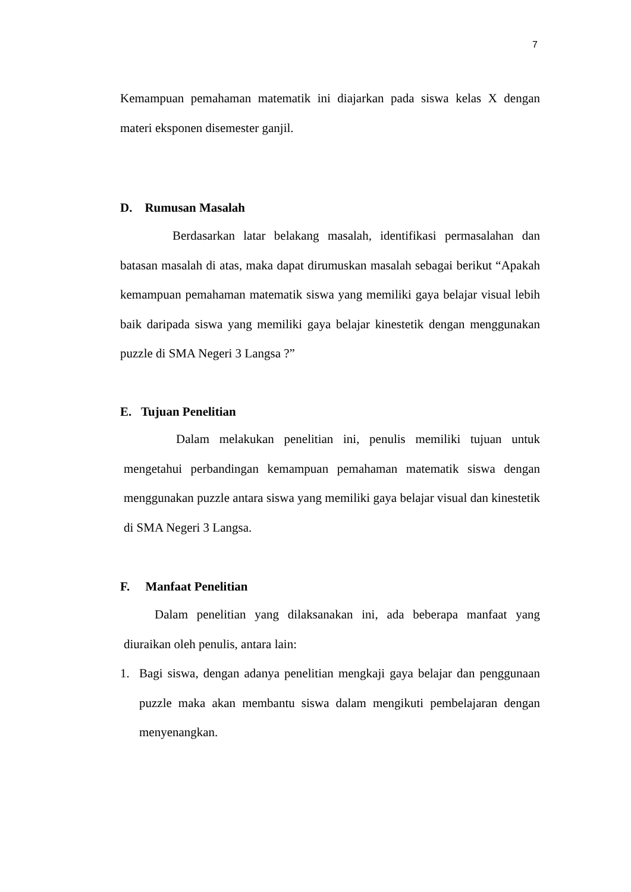7
Kemampuan pemahaman matematik ini diajarkan pada siswa kelas X dengan materi eksponen disemester ganjil.
D. Rumusan Masalah
Berdasarkan latar belakang masalah, identifikasi permasalahan dan batasan masalah di atas, maka dapat dirumuskan masalah sebagai berikut “Apakah kemampuan pemahaman matematik siswa yang memiliki gaya belajar visual lebih baik daripada siswa yang memiliki gaya belajar kinestetik dengan menggunakan puzzle di SMA Negeri 3 Langsa ?”
E. Tujuan Penelitian
Dalam melakukan penelitian ini, penulis memiliki tujuan untuk mengetahui perbandingan kemampuan pemahaman matematik siswa dengan menggunakan puzzle antara siswa yang memiliki gaya belajar visual dan kinestetik di SMA Negeri 3 Langsa.
F. Manfaat Penelitian
Dalam penelitian yang dilaksanakan ini, ada beberapa manfaat yang diuraikan oleh penulis, antara lain:
1. Bagi siswa, dengan adanya penelitian mengkaji gaya belajar dan penggunaan puzzle maka akan membantu siswa dalam mengikuti pembelajaran dengan menyenangkan.